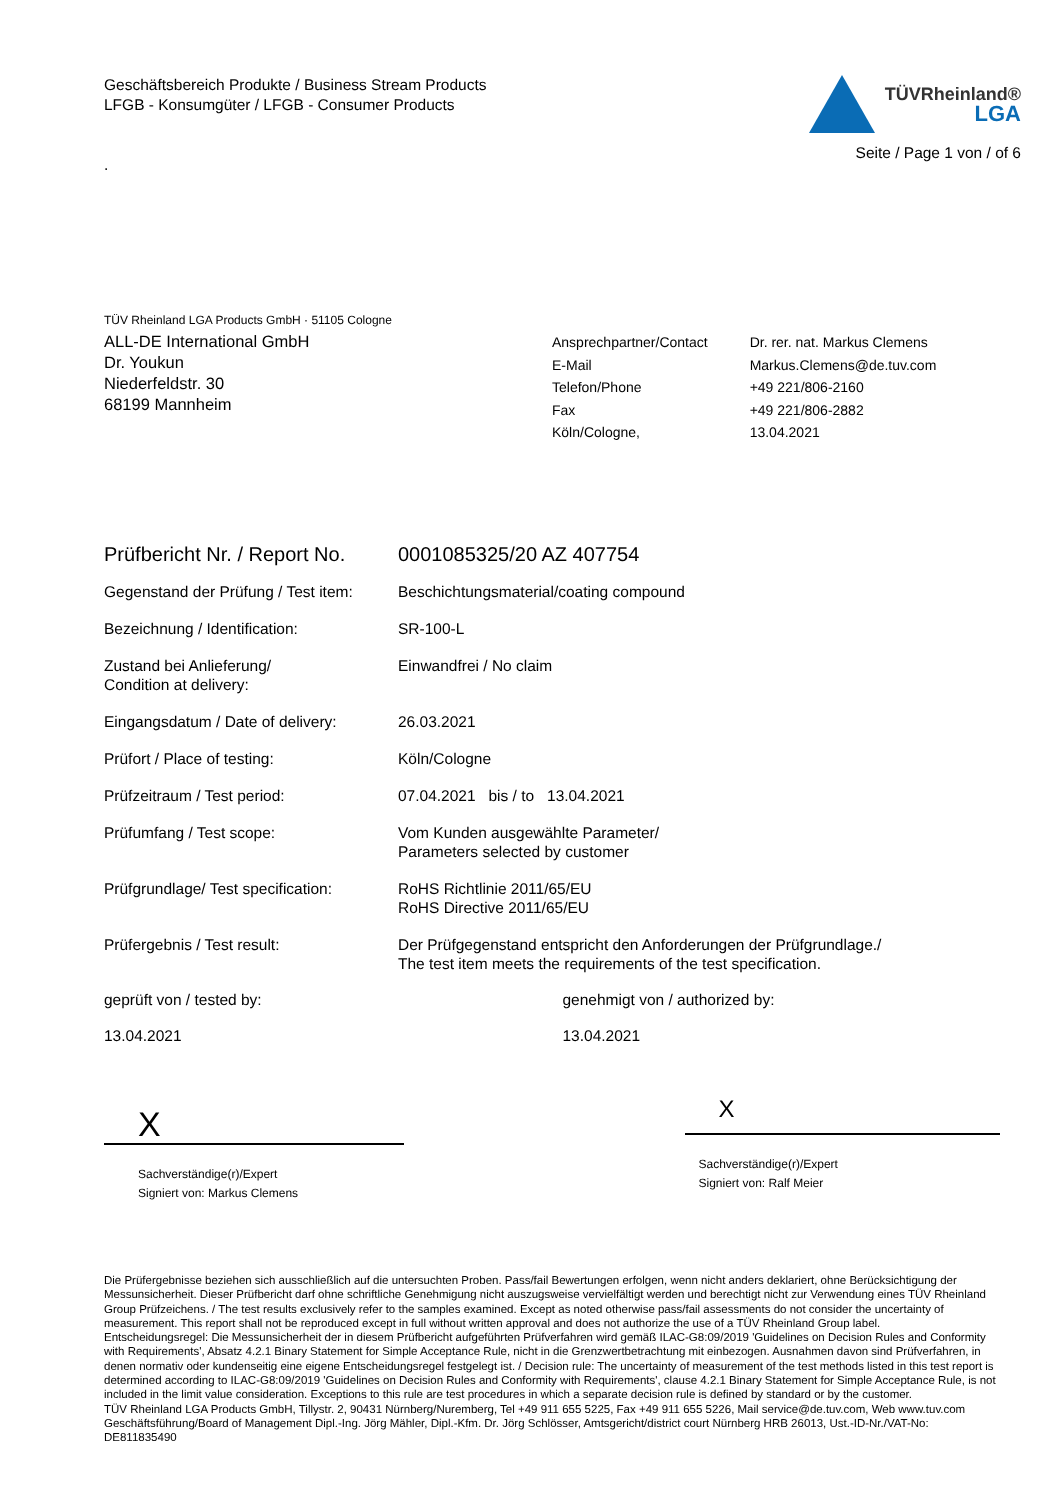Geschäftsbereich Produkte / Business Stream Products
LFGB - Konsumgüter / LFGB - Consumer Products
.
TÜVRheinland®
LGA
Seite / Page 1 von / of 6
TÜV Rheinland LGA Products GmbH · 51105 Cologne
ALL-DE International GmbH
Dr. Youkun
Niederfeldstr. 30
68199 Mannheim
| Ansprechpartner/Contact | Dr. rer. nat. Markus Clemens |
| E-Mail | Markus.Clemens@de.tuv.com |
| Telefon/Phone | +49 221/806-2160 |
| Fax | +49 221/806-2882 |
| Köln/Cologne, | 13.04.2021 |
| Prüfbericht Nr. / Report No. | 0001085325/20 AZ 407754 |
| Gegenstand der Prüfung / Test item: | Beschichtungsmaterial/coating compound |
| Bezeichnung / Identification: | SR-100-L |
| Zustand bei Anlieferung/ Condition at delivery: | Einwandfrei / No claim |
| Eingangsdatum / Date of delivery: | 26.03.2021 |
| Prüfort / Place of testing: | Köln/Cologne |
| Prüfzeitraum / Test period: | 07.04.2021 bis / to 13.04.2021 |
| Prüfumfang / Test scope: | Vom Kunden ausgewählte Parameter/ Parameters selected by customer |
| Prüfgrundlage/ Test specification: | RoHS Richtlinie 2011/65/EU RoHS Directive 2011/65/EU |
| Prüfergebnis / Test result: | Der Prüfgegenstand entspricht den Anforderungen der Prüfgrundlage./ The test item meets the requirements of the test specification. |
geprüft von / tested by:
13.04.2021
X
Sachverständige(r)/Expert
Signiert von: Markus Clemens
genehmigt von / authorized by:
13.04.2021
X
Sachverständige(r)/Expert
Signiert von: Ralf Meier
Die Prüfergebnisse beziehen sich ausschließlich auf die untersuchten Proben. Pass/fail Bewertungen erfolgen, wenn nicht anders deklariert, ohne Berücksichtigung der Messunsicherheit. Dieser Prüfbericht darf ohne schriftliche Genehmigung nicht auszugsweise vervielfältigt werden und berechtigt nicht zur Verwendung eines TÜV Rheinland Group Prüfzeichens. / The test results exclusively refer to the samples examined. Except as noted otherwise pass/fail assessments do not consider the uncertainty of measurement. This report shall not be reproduced except in full without written approval and does not authorize the use of a TÜV Rheinland Group label.
Entscheidungsregel: Die Messunsicherheit der in diesem Prüfbericht aufgeführten Prüfverfahren wird gemäß ILAC-G8:09/2019 'Guidelines on Decision Rules and Conformity with Requirements', Absatz 4.2.1 Binary Statement for Simple Acceptance Rule, nicht in die Grenzwertbetrachtung mit einbezogen. Ausnahmen davon sind Prüfverfahren, in denen normativ oder kundenseitig eine eigene Entscheidungsregel festgelegt ist. / Decision rule: The uncertainty of measurement of the test methods listed in this test report is determined according to ILAC-G8:09/2019 'Guidelines on Decision Rules and Conformity with Requirements', clause 4.2.1 Binary Statement for Simple Acceptance Rule, is not included in the limit value consideration. Exceptions to this rule are test procedures in which a separate decision rule is defined by standard or by the customer.
TÜV Rheinland LGA Products GmbH, Tillystr. 2, 90431 Nürnberg/Nuremberg, Tel +49 911 655 5225, Fax +49 911 655 5226, Mail service@de.tuv.com, Web www.tuv.com Geschäftsführung/Board of Management Dipl.-Ing. Jörg Mähler, Dipl.-Kfm. Dr. Jörg Schlösser, Amtsgericht/district court Nürnberg HRB 26013, Ust.-ID-Nr./VAT-No: DE811835490